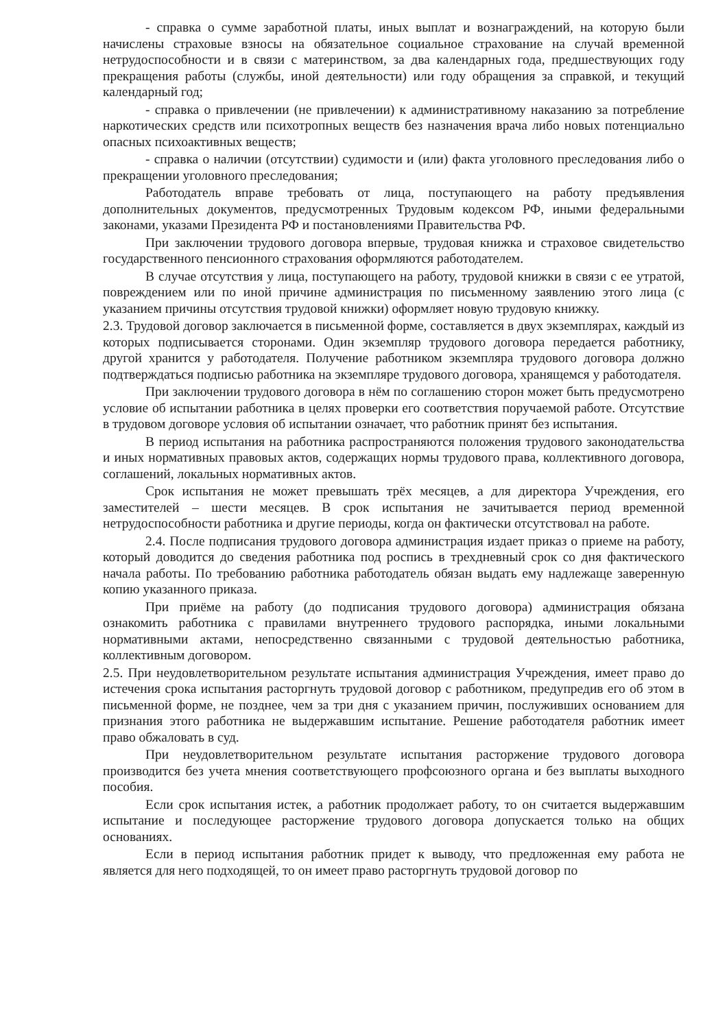- справка о сумме заработной платы, иных выплат и вознаграждений, на которую были начислены страховые взносы на обязательное социальное страхование на случай временной нетрудоспособности и в связи с материнством, за два календарных года, предшествующих году прекращения работы (службы, иной деятельности) или году обращения за справкой, и текущий календарный год;
- справка о привлечении (не привлечении) к административному наказанию за потребление наркотических средств или психотропных веществ без назначения врача либо новых потенциально опасных психоактивных веществ;
- справка о наличии (отсутствии) судимости и (или) факта уголовного преследования либо о прекращении уголовного преследования;
Работодатель вправе требовать от лица, поступающего на работу предъявления дополнительных документов, предусмотренных Трудовым кодексом РФ, иными федеральными законами, указами Президента РФ и постановлениями Правительства РФ.
При заключении трудового договора впервые, трудовая книжка и страховое свидетельство государственного пенсионного страхования оформляются работодателем.
В случае отсутствия у лица, поступающего на работу, трудовой книжки в связи с ее утратой, повреждением или по иной причине администрация по письменному заявлению этого лица (с указанием причины отсутствия трудовой книжки) оформляет новую трудовую книжку.
2.3. Трудовой договор заключается в письменной форме, составляется в двух экземплярах, каждый из которых подписывается сторонами. Один экземпляр трудового договора передается работнику, другой хранится у работодателя. Получение работником экземпляра трудового договора должно подтверждаться подписью работника на экземпляре трудового договора, хранящемся у работодателя.
При заключении трудового договора в нём по соглашению сторон может быть предусмотрено условие об испытании работника в целях проверки его соответствия поручаемой работе. Отсутствие в трудовом договоре условия об испытании означает, что работник принят без испытания.
В период испытания на работника распространяются положения трудового законодательства и иных нормативных правовых актов, содержащих нормы трудового права, коллективного договора, соглашений, локальных нормативных актов.
Срок испытания не может превышать трёх месяцев, а для директора Учреждения, его заместителей – шести месяцев. В срок испытания не зачитывается период временной нетрудоспособности работника и другие периоды, когда он фактически отсутствовал на работе.
2.4. После подписания трудового договора администрация издает приказ о приеме на работу, который доводится до сведения работника под роспись в трехдневный срок со дня фактического начала работы. По требованию работника работодатель обязан выдать ему надлежаще заверенную копию указанного приказа.
При приёме на работу (до подписания трудового договора) администрация обязана ознакомить работника с правилами внутреннего трудового распорядка, иными локальными нормативными актами, непосредственно связанными с трудовой деятельностью работника, коллективным договором.
2.5. При неудовлетворительном результате испытания администрация Учреждения, имеет право до истечения срока испытания расторгнуть трудовой договор с работником, предупредив его об этом в письменной форме, не позднее, чем за три дня с указанием причин, послуживших основанием для признания этого работника не выдержавшим испытание. Решение работодателя работник имеет право обжаловать в суд.
При неудовлетворительном результате испытания расторжение трудового договора производится без учета мнения соответствующего профсоюзного органа и без выплаты выходного пособия.
Если срок испытания истек, а работник продолжает работу, то он считается выдержавшим испытание и последующее расторжение трудового договора допускается только на общих основаниях.
Если в период испытания работник придет к выводу, что предложенная ему работа не является для него подходящей, то он имеет право расторгнуть трудовой договор по